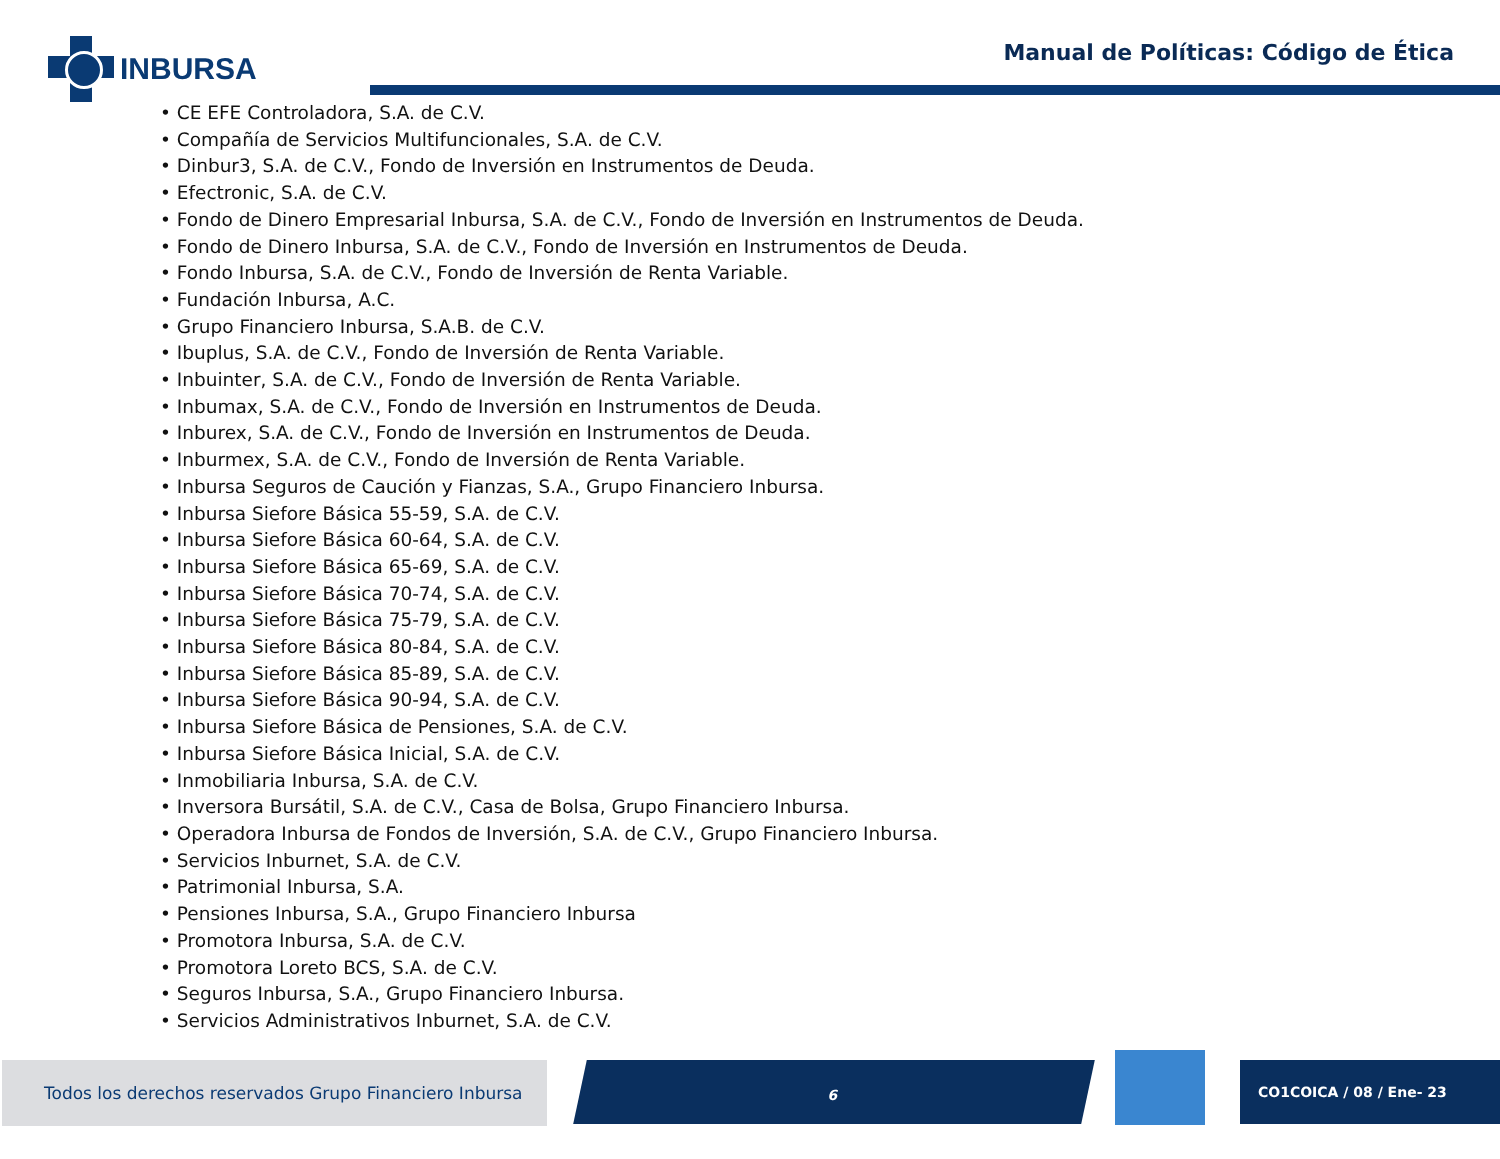INBURSA
Manual de Políticas: Código de Ética
• CE EFE Controladora, S.A. de C.V.
• Compañía de Servicios Multifuncionales, S.A. de C.V.
• Dinbur3, S.A. de C.V., Fondo de Inversión en Instrumentos de Deuda.
• Efectronic, S.A. de C.V.
• Fondo de Dinero Empresarial Inbursa, S.A. de C.V., Fondo de Inversión en Instrumentos de Deuda.
• Fondo de Dinero Inbursa, S.A. de C.V., Fondo de Inversión en Instrumentos de Deuda.
• Fondo Inbursa, S.A. de C.V., Fondo de Inversión de Renta Variable.
• Fundación Inbursa, A.C.
• Grupo Financiero Inbursa, S.A.B. de C.V.
• Ibuplus, S.A. de C.V., Fondo de Inversión de Renta Variable.
• Inbuinter, S.A. de C.V., Fondo de Inversión de Renta Variable.
• Inbumax, S.A. de C.V., Fondo de Inversión en Instrumentos de Deuda.
• Inburex, S.A. de C.V., Fondo de Inversión en Instrumentos de Deuda.
• Inburmex, S.A. de C.V., Fondo de Inversión de Renta Variable.
• Inbursa Seguros de Caución y Fianzas, S.A., Grupo Financiero Inbursa.
• Inbursa Siefore Básica 55-59, S.A. de C.V.
• Inbursa Siefore Básica 60-64, S.A. de C.V.
• Inbursa Siefore Básica 65-69, S.A. de C.V.
• Inbursa Siefore Básica 70-74, S.A. de C.V.
• Inbursa Siefore Básica 75-79, S.A. de C.V.
• Inbursa Siefore Básica 80-84, S.A. de C.V.
• Inbursa Siefore Básica 85-89, S.A. de C.V.
• Inbursa Siefore Básica 90-94, S.A. de C.V.
• Inbursa Siefore Básica de Pensiones, S.A. de C.V.
• Inbursa Siefore Básica Inicial, S.A. de C.V.
• Inmobiliaria Inbursa, S.A. de C.V.
• Inversora Bursátil, S.A. de C.V., Casa de Bolsa, Grupo Financiero Inbursa.
• Operadora Inbursa de Fondos de Inversión, S.A. de C.V., Grupo Financiero Inbursa.
• Servicios Inburnet, S.A. de C.V.
• Patrimonial Inbursa, S.A.
• Pensiones Inbursa, S.A., Grupo Financiero Inbursa
• Promotora Inbursa, S.A. de C.V.
• Promotora Loreto BCS, S.A. de C.V.
• Seguros Inbursa, S.A., Grupo Financiero Inbursa.
• Servicios Administrativos Inburnet, S.A. de C.V.
Todos los derechos reservados Grupo Financiero Inbursa
6 CO1COICA / 08 / Ene- 23